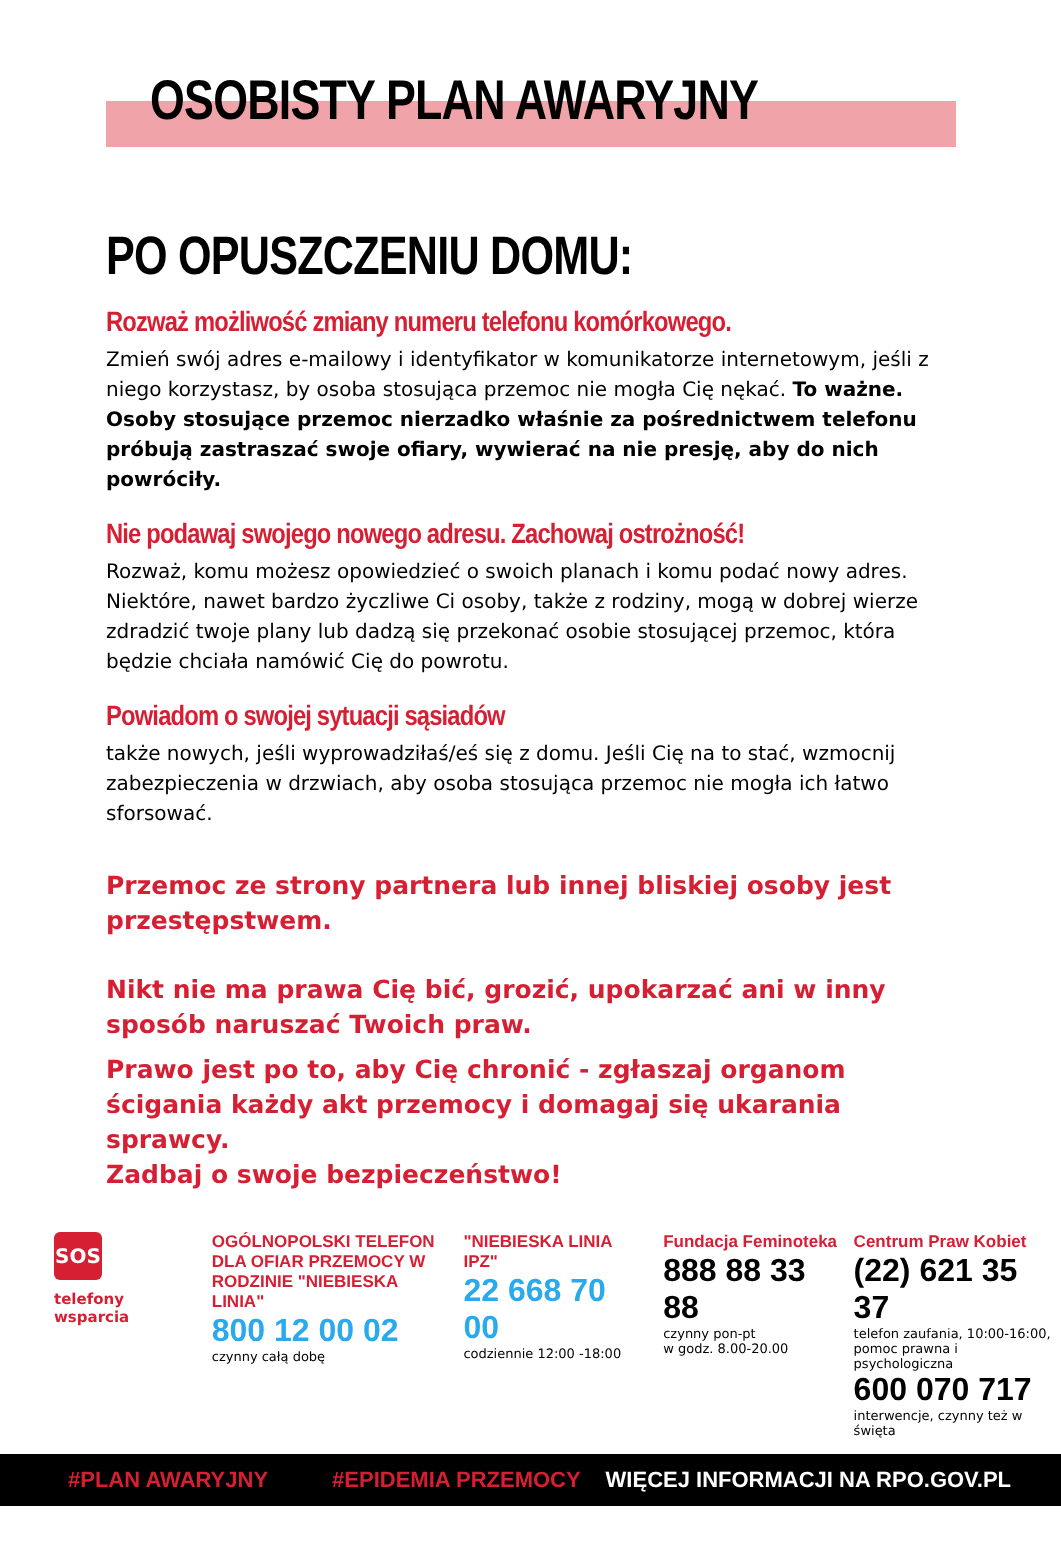OSOBISTY PLAN AWARYJNY
PO OPUSZCZENIU DOMU:
Rozważ możliwość zmiany numeru telefonu komórkowego.
Zmień swój adres e-mailowy i identyfikator w komunikatorze internetowym, jeśli z niego korzystasz, by osoba stosująca przemoc nie mogła Cię nękać. To ważne. Osoby stosujące przemoc nierzadko właśnie za pośrednictwem telefonu próbują zastraszać swoje ofiary, wywierać na nie presję, aby do nich powróciły.
Nie podawaj swojego nowego adresu. Zachowaj ostrożność!
Rozważ, komu możesz opowiedzieć o swoich planach i komu podać nowy adres.
Niektóre, nawet bardzo życzliwe Ci osoby, także z rodziny, mogą w dobrej wierze zdradzić twoje plany lub dadzą się przekonać osobie stosującej przemoc, która będzie chciała namówić Cię do powrotu.
Powiadom o swojej sytuacji sąsiadów
także nowych, jeśli wyprowadziłaś/eś się z domu. Jeśli Cię na to stać, wzmocnij zabezpieczenia w drzwiach, aby osoba stosująca przemoc nie mogła ich łatwo sforsować.
Przemoc ze strony partnera lub innej bliskiej osoby jest przestępstwem.
Nikt nie ma prawa Cię bić, grozić, upokarzać ani w inny sposób naruszać Twoich praw.
Prawo jest po to, aby Cię chronić - zgłaszaj organom ścigania każdy akt przemocy i domagaj się ukarania sprawcy.
Zadbaj o swoje bezpieczeństwo!
SOS
telefony wsparcia
OGÓLNOPOLSKI TELEFON DLA OFIAR PRZEMOCY W RODZINIE "NIEBIESKA LINIA"
800 12 00 02
czynny całą dobę
"NIEBIESKA LINIA IPZ"
22 668 70 00
codziennie 12:00 -18:00
Fundacja Feminoteka
888 88 33 88
czynny pon-pt
w godz. 8.00-20.00
Centrum Praw Kobiet
(22) 621 35 37
telefon zaufania, 10:00-16:00, pomoc prawna i psychologiczna
600 070 717
interwencje, czynny też w święta
#PLAN AWARYJNY #EPIDEMIA PRZEMOCY WIĘCEJ INFORMACJI NA RPO.GOV.PL